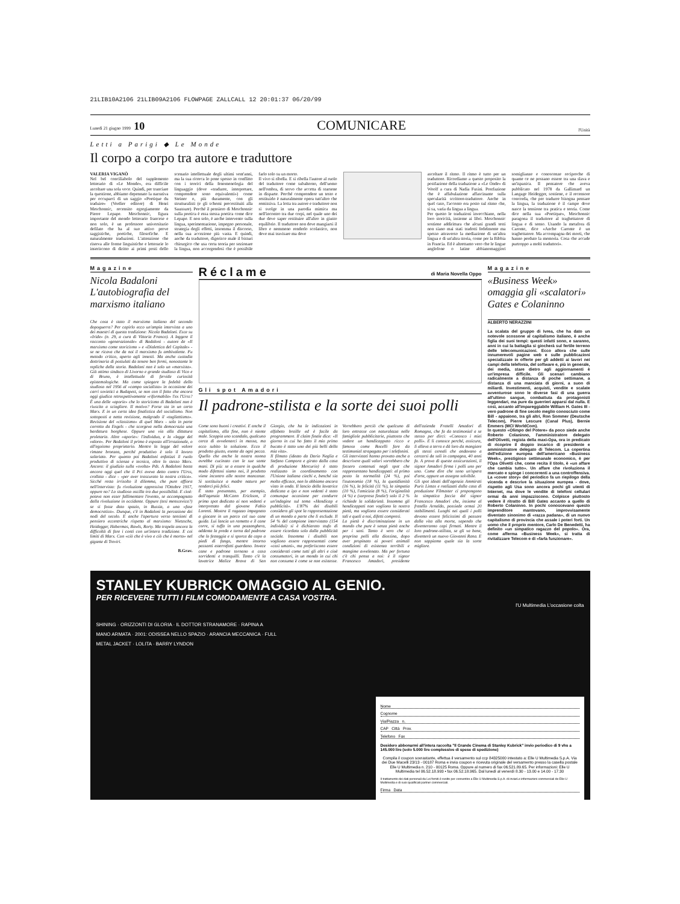21LIB10A2106 21LIB09A2106 FLOWPAGE ZALLCALL 12 20:01:37 06/20/99
Lunedì 21 giugno 1999 10 COMUNICARE l'Unità
Letti a Parigi ◆ Le Monde
Il corpo a corpo tra autore e traduttore
VALERIA VIGANÒ
Nel bel conciliabolo del supplemento letterario di «Le Monde», era difficile ascoltare una sola voce. Quindi, per tranciare la questione, abbiamo depennato la narrativa per occuparci di un saggio «Poetique du traduire» (Verdier editore) di Henri Meschonnic, recensito egregiamente da Pierre Lepape. Meschonnic, figura importante del mondo letterario francese e non solo, è un professore universitario defilato che ha al suo attivo prove saggistiche, poetiche, filosofiche. E naturalmente traduzioni. L'attenzione che riserva alle forme linguistiche e letterarie lo inseriscono di diritto ai primi posti dello scenario intellettuale degli ultimi vent'anni, ma la sua ricerca lo pone spesso in conflitto con i teorici della fenomenologia del linguaggio (dove «tradurre, interpretare, comprendere sono equivalenti») come Steiner o, più duramente, con gli strutturalisti (e gli schemi precostituiti alla Saussure). Perché il pensiero di Meschonnic sulla poetica è essa stessa poetica come dice Lepape. E non solo, è anche intervento sulla lingua, sperimentazione, impegno personale, strategia degli effetti, insomma il discorso, nella sua accezione più vasta. E quindi, anche da traduttore, digerisce male il bisturi chirurgico che usa certa teoria per sezionare la lingua, non accorgendosi che è possibile farlo solo su un morto.
Il vivo si ribella. E si ribella l'autore al ruolo del traduttore come subalterno, dell'uomo nell'ombra, di servo che accetta di starsene in disparte. Perché comprendere un testo e restituirlo è naturalmente opera tutt'altro che remissiva. La lotta tra autore e traduttore non si svolge in una parodia mimica ma nell'incontro tra due corpi, nel quale uno dei due deve saper restituire all'altro in giusto equilibrio. Il traduttore non deve mangiarsi il libro e nemmeno renderlo scolastico, non deve mai travisare ma deve
ascoltare il ritmo. Il ritmo è tutto per un traduttore. Ricordiamo a questo proposito la postfazione della traduzione a «Le Onde» di Woolf a cura di Nadia Fusini. Postfazione che è affabulazione affascinante sulla specularità scrittore-traduttore. Anche in quel caso, l'accento era posto sul ritmo che, si sa, varia da lingua a lingua.
Per questo le traduzioni invecchiano, nella loro storicità, insieme ai libri. Meschonnic sostiene addirittura che alcuni grandi testi non siano mai stati tradotti fedelmente ma spesso attraverso la mediazione di un'altra lingua e di un'altra storia, come per la Bibbia in Francia. Ed è altrettanto vero che le lingue anglofone o latine abbianomaggiori somiglianze e conoscenze reciproche di quante ce ne possano essere tra una slava e un'ispanica. Il pensatore che aveva pubblicato nel 1978 da Gallimard un Langage Heidegger, sostiene, e il recensore concorda, che per tradurre bisogna pensare la lingua, la traduzione è il campo dove nasce la tensione tra pratica e teoria. Come dice nella sua «Poetique», Meschonnic paragona il traduttore al traghettatore di lingua e di senso. Usando la metafora di Caronte, dice «Anche Caronte è un traghettatore. Ma accompagna dei morti, che hanno perduto la memoria. Cosa che accade purtroppo a molti traduttori».
Magazine
Nicola Badaloni L'autobiografia del marxismo italiano
Che cosa è stato il marxismo italiano del secondo dopoguerra? Per capirlo ecco un'ampia intervista a uno dei maestri di questa tradizione: Nicola Badaloni. Esce su «Iride» (n. 29, a cura di Vittoria Franco). A leggere il racconto «generazionale» di Badaloni - autore de «Il marxismo come storicismo » e «Dialettica del Capitale» - se ne ricava che da noi il marxismo fu ambivalente. Fu metodo critico, aperto agli innesti. Ma anche custodia dottrinaria di postulati da tenere ben fermi, nonostante le repliche della storia. Badaloni non è solo un «marxista». Già ottimo sindaco di Livorno e grande studioso di Vico e di Bruno, è intellettuale di fervide curiosità epistemologiche. Ma come spiegare la fedeltà dello studioso nel 1956 al «campo socialista» in occasione dei carri sovietici a Budapest, se non con il fatto che ancora oggi giudica retrospettivamente «riformabile» l'ex l'Urss? È una delle «aporie» che lo storicismo di Badaloni non è riuscito a sciogliere. Il motivo? Forse sta in un certo Marx. E in un certa idea finalistica del socialismo. Non sottoposti a netta revisione, malgrado il «togliattismo». Revisione del «classismo» di quel Marx - solo in parte corretto da Engels - che scorgeva nella democrazia una bardatura borghese. Oppure una via alla dittatura proletaria. Altre «aporie»: l'individuo, e la «legge del valore». Per Badaloni il primo è esposto all'irrazionale, o all'egoismo proprietario. Mentre la legge del valore rimane bronzea, perché produttivo è solo il lavoro salariato. Per quanto poi Badaloni enfatizzi il ruolo produttivo di scienza e tecnica, oltre lo stesso Marx. Ancora: il giudizio sulla «svolta» Pds. A Badaloni basta ancora oggi quel che il Pci aveva detto contro l'Urss, crollata - dice - «per aver trascurato la nostra critica». Sicché resta irrisolto il dilemma, che pure affiora nell'intervista: fu rivoluzione oppressiva l'Ottobre 1917, oppure no? Lo studioso oscilla tra due possibilità. E cioè: poteva non esser fallimentare l'evento, se accompagnato dalla rivoluzione in occidente. Oppure (tesi menscevica?) se si fosse dato spazio, in Russia, a una «fase democratica». Dunque, c'è in Badaloni la percezione dei nodi del secolo. E anche l'apertura verso tensioni di pensiero eccentriche rispetto al marxismo: Nietzsche, Heidegger, Habermas, Rawls, Rorty. Ma trapela ancora la difficoltà di fare i conti con un'intera tradizione. E coi limiti di Marx. Con «ciò che è vivo e ciò che è morto» nel gigante di Treviri.
B.Grav.
Réclame di Maria Novella Oppo
Gli spot Amadori
Il padrone-stilista e la sorte dei suoi polli
Come sono buoni i creativi. E anche il capitalismo, alla fine, non è niente male. Scoppia uno scandalo, qualcuno cerca di avvelenarci in massa, ma ecco subito la soluzione. Ecco il prodotto giusto, esente da ogni pecca. Quello che anche la nostra nonna avrebbe cucinato con le sue sante mani. Di più: se a essere in qualche modo difettosi siamo noi, il prodotto viene incontro alle nostre mancanze. Si sostituisce a madre natura per renderci più felici.
È stato presentato, per esempio, dall'agenzia McCann Erickson, il primo spot dedicato ai non vedenti e interpretato dal giovane Fabio Lorenti. Mostra il ragazzo impegnato a giocare in un parco col suo cane guida. Lui lancia un rametto e il cane corre, si tuffa in una pozzanghera, addenta la preda e torna dal padrone che lo festeggia e si sporca da capo a piedi di fango, mentre intorno passanti esterrefatti guardano. Invece cane e padrone tornano a casa sorridenti e tranquilli. Tanto c'è la lavatrice Malice Brava di San Giorgio, che ha le indicazioni in alfabeto braille ed è facile da programmare. Il claim finale dice: «Il giorno in cui ho fatto il mio primo bucato è stato uno dei più belli della mia vita».
Il filmato (ideato da Dario Neglia e Stefano Campora e girato dalla casa di produzione Mercurio) è stato realizzato in coordinamento con l'Unione italiana ciechi e, benché sia molto efficace, non lo abbiamo ancora visto in onda. Il lancio della lavatrice dedicata a ipo e non vedenti è stato comunque occasione per condurre un'indagine sul tema «Handicap e pubblicità». L'87% dei disabili considera gli spot la rappresentazione di un mondo a parte che li esclude. Il 54 % del campione intervistato (154 individui) si è dichiarato stufo di essere ricordato solo dalla pubblicità sociale. Insomma i disabili non vogliono essere rappresentati come «casi umani», ma preferiscono essere considerati come tutti gli altri e cioè consumatori, in un mondo in cui chi non consuma è come se non esistesse. Vorrebbero perciò che qualcuno di loro entrasse con naturalezza nelle famigliole pubblicitarie, piuttosto che vedere un handicappato ricco e famoso come Bocelli fare da testimonial strapagato per i telefonini.
Gli intervistati hanno provato anche a descrivere quali valori vorrebbero che fossero contenuti negli spot che rappresentano handicappati: al primo posto la normalità (24 %), poi l'autonomia (18 %), la quotidianità (16 %), la felicità (11 %), la simpatia (10 %), l'amicizia (8 %), l'originalità (4 %) e (sorpresa finale!) solo il 2 % richiede la solidarietà. Insomma gli handicappati non vogliono la nostra pietà, ma vogliono essere considerati tali e quali a noi, difetti compresi.
La pietà è discriminazione in un mondo che pure è senza pietà anche per i sani. Tanto è vero che ci proprina polli alla diossina, dopo aver propinato ai poveri animali condizioni di esistenza terribili e mangime avvelenato. Ma per fortuna c'è chi pensa a noi: è il signor Francesco Amadori, presidente dell'azienda Fratelli Amadori di Romagna, che fa da testimonial a se stesso per dirci: «Conosco i miei polli». E li conosce perché, assicura, li alleva a terra e dà loro da mangiare gli stessi cereali che andavano a cercarsi da soli in campagna, 40 anni fa. A prova di queste assicurazioni, il signor Amadori firma i polli uno per uno. Come dire che sono un'opera d'arte, oppure un assegno solvibile.
Gli spot ideati dall'agenzia Ammirati Puris Lintas e realizzati dalla casa di produzione Filmaster ci propongono la simpatica faccia del signor Francesco Amadori che, insieme al fratello Arnaldo, possiede ormai 20 stabilimenti. Luoghi nei quali i polli devono essere felicissimi di passare dalla vita alla morte, sapendo che diventeranno capi firmati. Mentre il loro padrone-stilista, se gli va bene, diventerà un nuovo Giovanni Rana. E non sappiamo quale sia la sorte migliore.
Magazine
«Business Week» omaggia gli «scalatori» Gates e Colaninno
ALBERTO NERAZZINI
La scalata del gruppo di Ivrea, che ha dato un notevole scossone al capitalismo italiano, è anche figlia dei suoi tempi: questi infatti sono, e saranno, anni in cui la battaglia si giocherà sul fertile terreno delle telecomunicazioni. Ecco allora che sulle innumerevoli pagine web e sulle pubblicazioni specializzate in offerte per gli addetti ai lavori nei campi della telefonia, del software e, più in generale, dei media, stare dietro agli aggiornamenti è un'impresa difficile. Gli scenari cambiano radicalmente a distanza di poche settimane, a distanza di una manciata di giorni, a suon di miliardi. Investimenti, acquisti, vendite e scalate avventurose sono le diverse fasi di una guerra all'ultimo sangue, combattuta da protagonisti leggendari, ma pure da guerrieri apparsi dal nulla. E così, accanto all'impareggiabile William H. Gates III - vero padrone di fine secolo meglio conosciuto come Bill - appaiono, tra gli altri, Ron Sommer (Deutsche Telecom), Pierre Lescure (Canal Plus), Bernie Emmers (MCI WorldCom).
In questo «Olimpo del Potere» da poco siede anche Roberto Colaninno, l'amministratore delegato dell'Olivetti, regista della maxi-Opa, ora in predicato di ricoprire il doppio incarico di presidente e amministratore delegato di Telecom. La copertina dell'edizione europea dell'americano «Business Week», prestigioso settimanale economico, è per l'Opa Olivetti che, come recita il titolo, è «un affare che cambia tutto». Un affare che rivoluziona il mercato e spinge i concorrenti a una controffensiva. La «cover story» del periodico fa un riepilogo della vicenda e descrive la situazione europea - dove, rispetto agli Usa sono ancora pochi gli utenti di Internet, ma dove le vendite di telefoni cellulari ormai da anni impazziscono. Colpisce piuttosto vedere il ritratto di Bill Gates accanto a quello di Roberto Colaninno. In pochi conoscevano questo imprenditore mantovano, improvvisamente diventato sinonimo di «razza padana», di un nuovo capitalismo di provincia che assale i poteri forti. Un uomo che il proprio mentore, Carlo De Benedetti, ha definito «un simpatico ragazzo del popolo». Ora, come afferma «Business Week», si tratta di rivitalizzare Telecom e di «farla funzionare».
STANLEY KUBRICK OMAGGIO AL GENIO.
PER RICEVERE TUTTI I FILM COMODAMENTE A CASA VOSTRA.
l'U Multimedia L'occasione colta
SHINING · ORIZZONTI DI GLORIA · IL DOTTOR STRANAMORE · RAPINA A MANO ARMATA · 2001: ODISSEA NELLO SPAZIO · ARANCIA MECCANICA · FULL METAL JACKET · LOLITA · BARRY LYNDON
Nome
Cognome
Via/Piazza n.
CAP Città Prov.
Telefono Fax
Desidero abbonarmi all'intera raccolta "Il Grande Cinema di Stanley Kubrick" invio periodico di 9 vhs a 145.000 lire (solo 5.000 lire complessive di spese di spedizione)
Compila il coupon sovrastante, effettua il versamento sul ccp 84325000 intestato a: Elle U Multimedia S.p.A. Via dei Due Macelli 23/13 - 00187 Roma e invia coupon e ricevuta originale del versamento presso la casella postale Elle U Multimedia n. 210 - 00125 Roma. Oppure al numero di fax 06.521.89.65. Per informazioni: Elle U Multimedia tel 06.52.18.993 • fax 06.52.18.965. Dal lunedì al venerdì 8.30 - 13.00 e 14.00 - 17.30
Il trattamento dei dati personali da Lei forniti è svolto per consentire a Elle U Multimedia S.p.A. di inviarLe informazioni commerciali de Elle U Multimedia e di suoi qualificati partner commerciali.
Firma Data